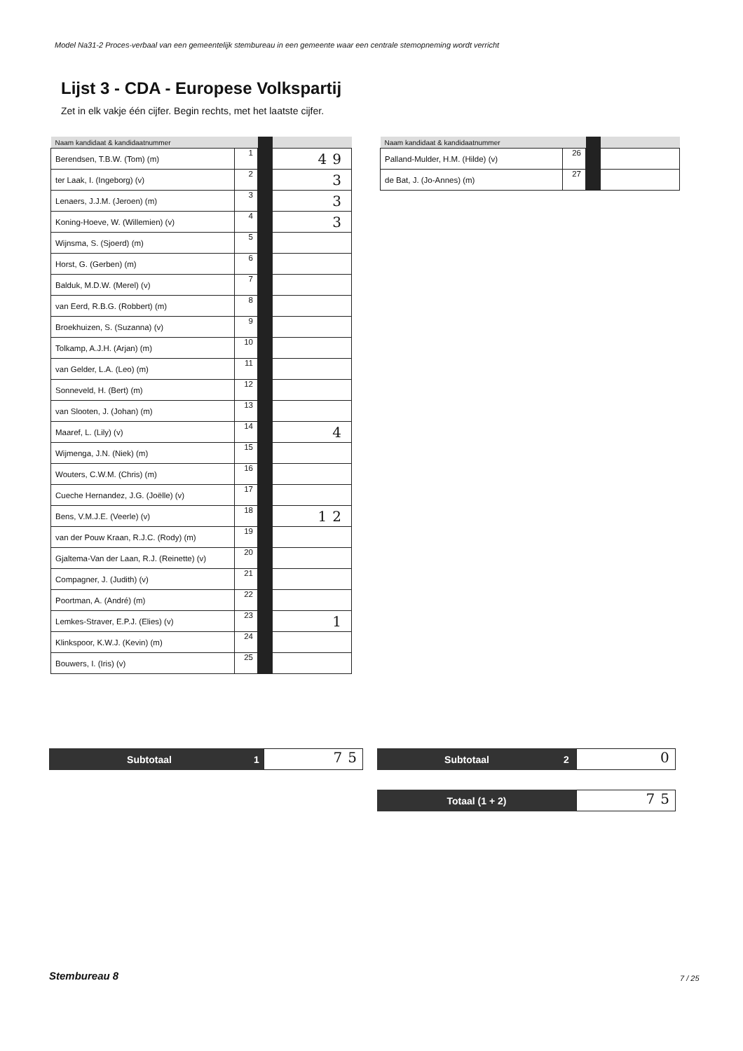Model Na31-2 Proces-verbaal van een gemeentelijk stembureau in een gemeente waar een centrale stemopneming wordt verricht
Lijst 3 - CDA - Europese Volkspartij
Zet in elk vakje één cijfer. Begin rechts, met het laatste cijfer.
| Naam kandidaat & kandidaatnummer | | | |
| --- | --- | --- | --- |
| Berendsen, T.B.W. (Tom) (m) | 1 | | 49 |
| ter Laak, I. (Ingeborg) (v) | 2 | | 3 |
| Lenaers, J.J.M. (Jeroen) (m) | 3 | | 3 |
| Koning-Hoeve, W. (Willemien) (v) | 4 | | 3 |
| Wijnsma, S. (Sjoerd) (m) | 5 | | |
| Horst, G. (Gerben) (m) | 6 | | |
| Balduk, M.D.W. (Merel) (v) | 7 | | |
| van Eerd, R.B.G. (Robbert) (m) | 8 | | |
| Broekhuizen, S. (Suzanna) (v) | 9 | | |
| Tolkamp, A.J.H. (Arjan) (m) | 10 | | |
| van Gelder, L.A. (Leo) (m) | 11 | | |
| Sonneveld, H. (Bert) (m) | 12 | | |
| van Slooten, J. (Johan) (m) | 13 | | |
| Maaref, L. (Lily) (v) | 14 | | 4 |
| Wijmenga, J.N. (Niek) (m) | 15 | | |
| Wouters, C.W.M. (Chris) (m) | 16 | | |
| Cueche Hernandez, J.G. (Joëlle) (v) | 17 | | |
| Bens, V.M.J.E. (Veerle) (v) | 18 | | 12 |
| van der Pouw Kraan, R.J.C. (Rody) (m) | 19 | | |
| Gjaltema-Van der Laan, R.J. (Reinette) (v) | 20 | | |
| Compagner, J. (Judith) (v) | 21 | | |
| Poortman, A. (André) (m) | 22 | | |
| Lemkes-Straver, E.P.J. (Elies) (v) | 23 | | 1 |
| Klinkspoor, K.W.J. (Kevin) (m) | 24 | | |
| Bouwers, I. (Iris) (v) | 25 | | |
| Naam kandidaat & kandidaatnummer | | | |
| --- | --- | --- | --- |
| Palland-Mulder, H.M. (Hilde) (v) | 26 | | |
| de Bat, J. (Jo-Annes) (m) | 27 | | |
Subtotaal 1
75
Subtotaal 2
0
Totaal (1 + 2)
75
Stembureau 8 7 / 25